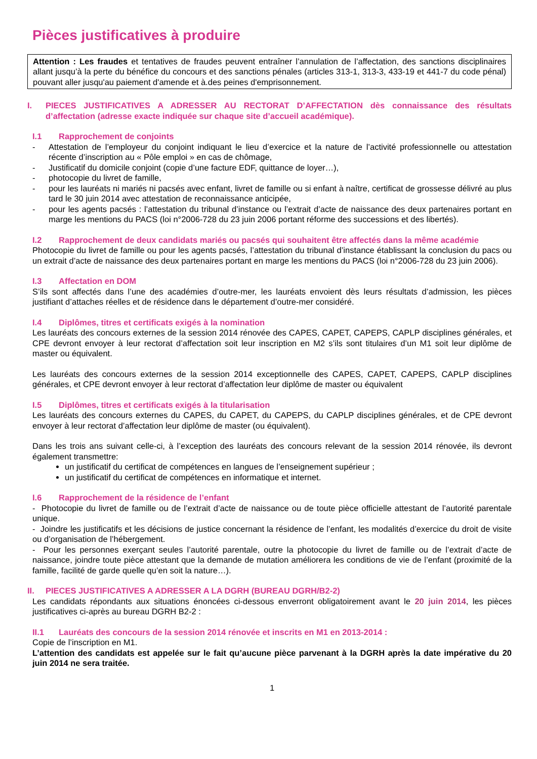Pièces justificatives à produire
Attention : Les fraudes et tentatives de fraudes peuvent entraîner l’annulation de l’affectation, des sanctions disciplinaires allant jusqu’à la perte du bénéfice du concours et des sanctions pénales (articles 313-1, 313-3, 433-19 et 441-7 du code pénal) pouvant aller jusqu'au paiement d'amende et à.des peines d'emprisonnement.
I. PIECES JUSTIFICATIVES A ADRESSER AU RECTORAT D’AFFECTATION dès connaissance des résultats d’affectation (adresse exacte indiquée sur chaque site d’accueil académique).
I.1 Rapprochement de conjoints
- Attestation de l’employeur du conjoint indiquant le lieu d’exercice et la nature de l’activité professionnelle ou attestation récente d’inscription au « Pôle emploi » en cas de chômage,
- Justificatif du domicile conjoint (copie d’une facture EDF, quittance de loyer…),
- photocopie du livret de famille,
- pour les lauréats ni mariés ni pacsés avec enfant, livret de famille ou si enfant à naître, certificat de grossesse délivré au plus tard le 30 juin 2014 avec attestation de reconnaissance anticipée,
- pour les agents pacsés : l’attestation du tribunal d’instance ou l’extrait d’acte de naissance des deux partenaires portant en marge les mentions du PACS (loi n°2006-728 du 23 juin 2006 portant réforme des successions et des libertés).
I.2 Rapprochement de deux candidats mariés ou pacsés qui souhaitent être affectés dans la même académie
Photocopie du livret de famille ou pour les agents pacsés, l’attestation du tribunal d’instance établissant la conclusion du pacs ou un extrait d’acte de naissance des deux partenaires portant en marge les mentions du PACS (loi n°2006-728 du 23 juin 2006).
I.3 Affectation en DOM
S’ils sont affectés dans l’une des académies d’outre-mer, les lauréats envoient dès leurs résultats d’admission, les pièces justifiant d’attaches réelles et de résidence dans le département d’outre-mer considéré.
I.4 Diplômes, titres et certificats exigés à la nomination
Les lauréats des concours externes de la session 2014 rénovée des CAPES, CAPET, CAPEPS, CAPLP disciplines générales, et CPE devront envoyer à leur rectorat d’affectation soit leur inscription en M2 s’ils sont titulaires d’un M1 soit leur diplôme de master ou équivalent.
Les lauréats des concours externes de la session 2014 exceptionnelle des CAPES, CAPET, CAPEPS, CAPLP disciplines générales, et CPE devront envoyer à leur rectorat d’affectation leur diplôme de master ou équivalent
I.5 Diplômes, titres et certificats exigés à la titularisation
Les lauréats des concours externes du CAPES, du CAPET, du CAPEPS, du CAPLP disciplines générales, et de CPE devront envoyer à leur rectorat d’affectation leur diplôme de master (ou équivalent).
Dans les trois ans suivant celle-ci, à l’exception des lauréats des concours relevant de la session 2014 rénovée, ils devront également transmettre:
un justificatif du certificat de compétences en langues de l’enseignement supérieur ;
un justificatif du certificat de compétences en informatique et internet.
I.6 Rapprochement de la résidence de l’enfant
- Photocopie du livret de famille ou de l’extrait d’acte de naissance ou de toute pièce officielle attestant de l’autorité parentale unique.
- Joindre les justificatifs et les décisions de justice concernant la résidence de l’enfant, les modalités d’exercice du droit de visite ou d’organisation de l’hébergement.
- Pour les personnes exerçant seules l’autorité parentale, outre la photocopie du livret de famille ou de l’extrait d’acte de naissance, joindre toute pièce attestant que la demande de mutation améliorera les conditions de vie de l’enfant (proximité de la famille, facilité de garde quelle qu’en soit la nature…).
II. PIECES JUSTIFICATIVES A ADRESSER A LA DGRH (BUREAU DGRH/B2-2)
Les candidats répondants aux situations énoncées ci-dessous enverront obligatoirement avant le 20 juin 2014, les pièces justificatives ci-après au bureau DGRH B2-2 :
II.1 Lauréats des concours de la session 2014 rénovée et inscrits en M1 en 2013-2014 :
Copie de l’inscription en M1.
L’attention des candidats est appelée sur le fait qu’aucune pièce parvenant à la DGRH après la date impérative du 20 juin 2014 ne sera traitée.
1